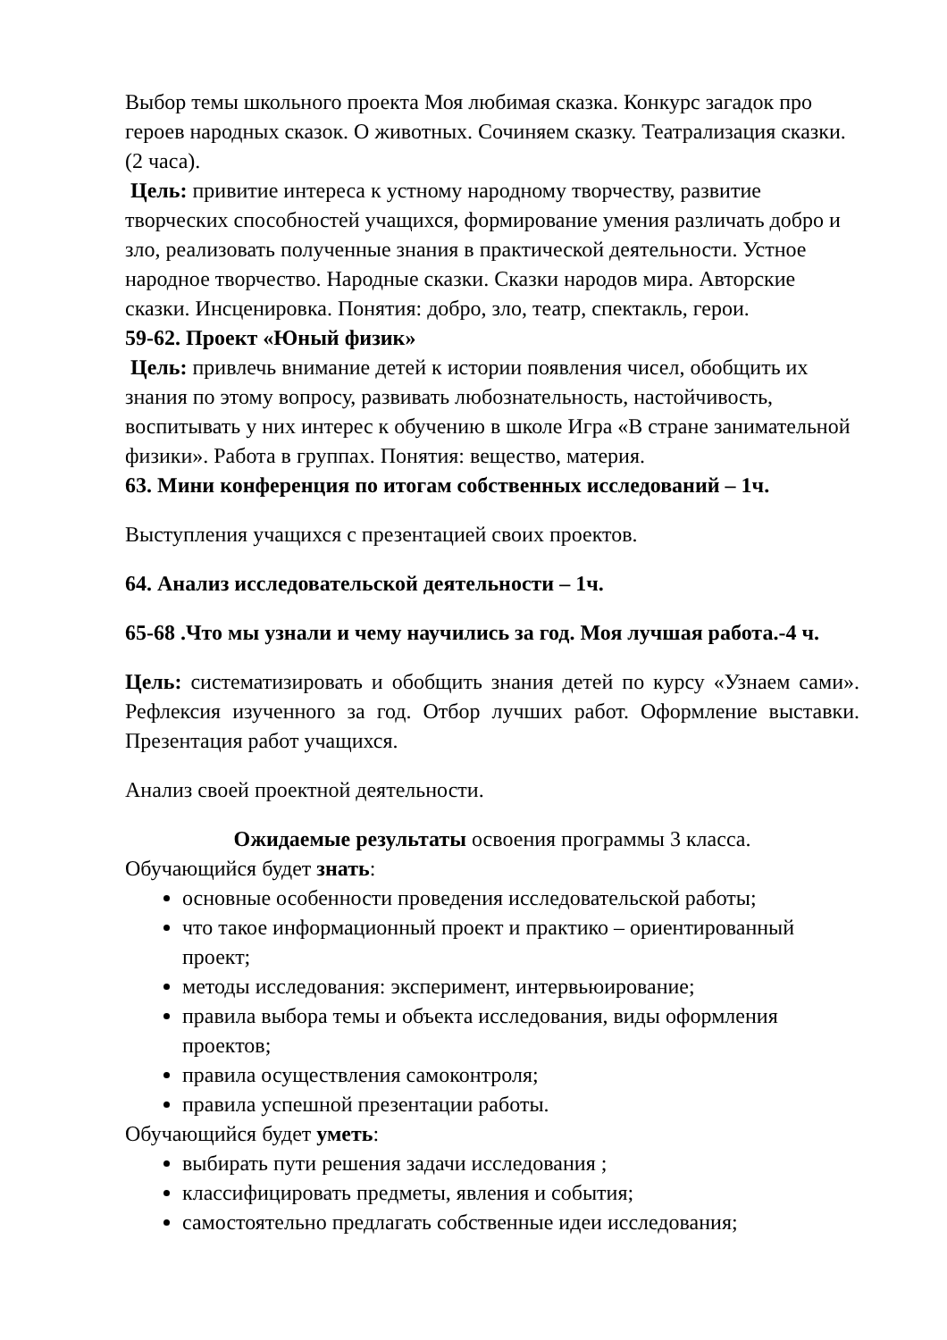Выбор темы школьного проекта Моя любимая сказка. Конкурс загадок про героев народных сказок. О животных. Сочиняем сказку. Театрализация сказки. (2 часа).
Цель: привитие интереса к устному народному творчеству, развитие творческих способностей учащихся, формирование умения различать добро и зло, реализовать полученные знания в практической деятельности. Устное народное творчество. Народные сказки. Сказки народов мира. Авторские сказки. Инсценировка. Понятия: добро, зло, театр, спектакль, герои.
59-62. Проект «Юный физик»
Цель: привлечь внимание детей к истории появления чисел, обобщить их знания по этому вопросу, развивать любознательность, настойчивость, воспитывать у них интерес к обучению в школе Игра «В стране занимательной физики». Работа в группах. Понятия: вещество, материя.
63. Мини конференция по итогам собственных исследований – 1ч.
Выступления учащихся с презентацией своих проектов.
64. Анализ исследовательской деятельности – 1ч.
65-68 .Что мы узнали и чему научились за год. Моя лучшая работа.-4 ч.
Цель: систематизировать и обобщить знания детей по курсу «Узнаем сами». Рефлексия изученного за год. Отбор лучших работ. Оформление выставки. Презентация работ учащихся.
Анализ своей проектной деятельности.
Ожидаемые результаты освоения программы 3 класса.
Обучающийся будет знать:
основные особенности проведения исследовательской работы;
что такое информационный проект и практико – ориентированный проект;
методы исследования: эксперимент, интервьюирование;
правила выбора темы и объекта исследования, виды оформления проектов;
правила осуществления самоконтроля;
правила успешной презентации работы.
Обучающийся будет уметь:
выбирать пути решения задачи исследования ;
классифицировать предметы, явления и события;
самостоятельно предлагать собственные идеи исследования;